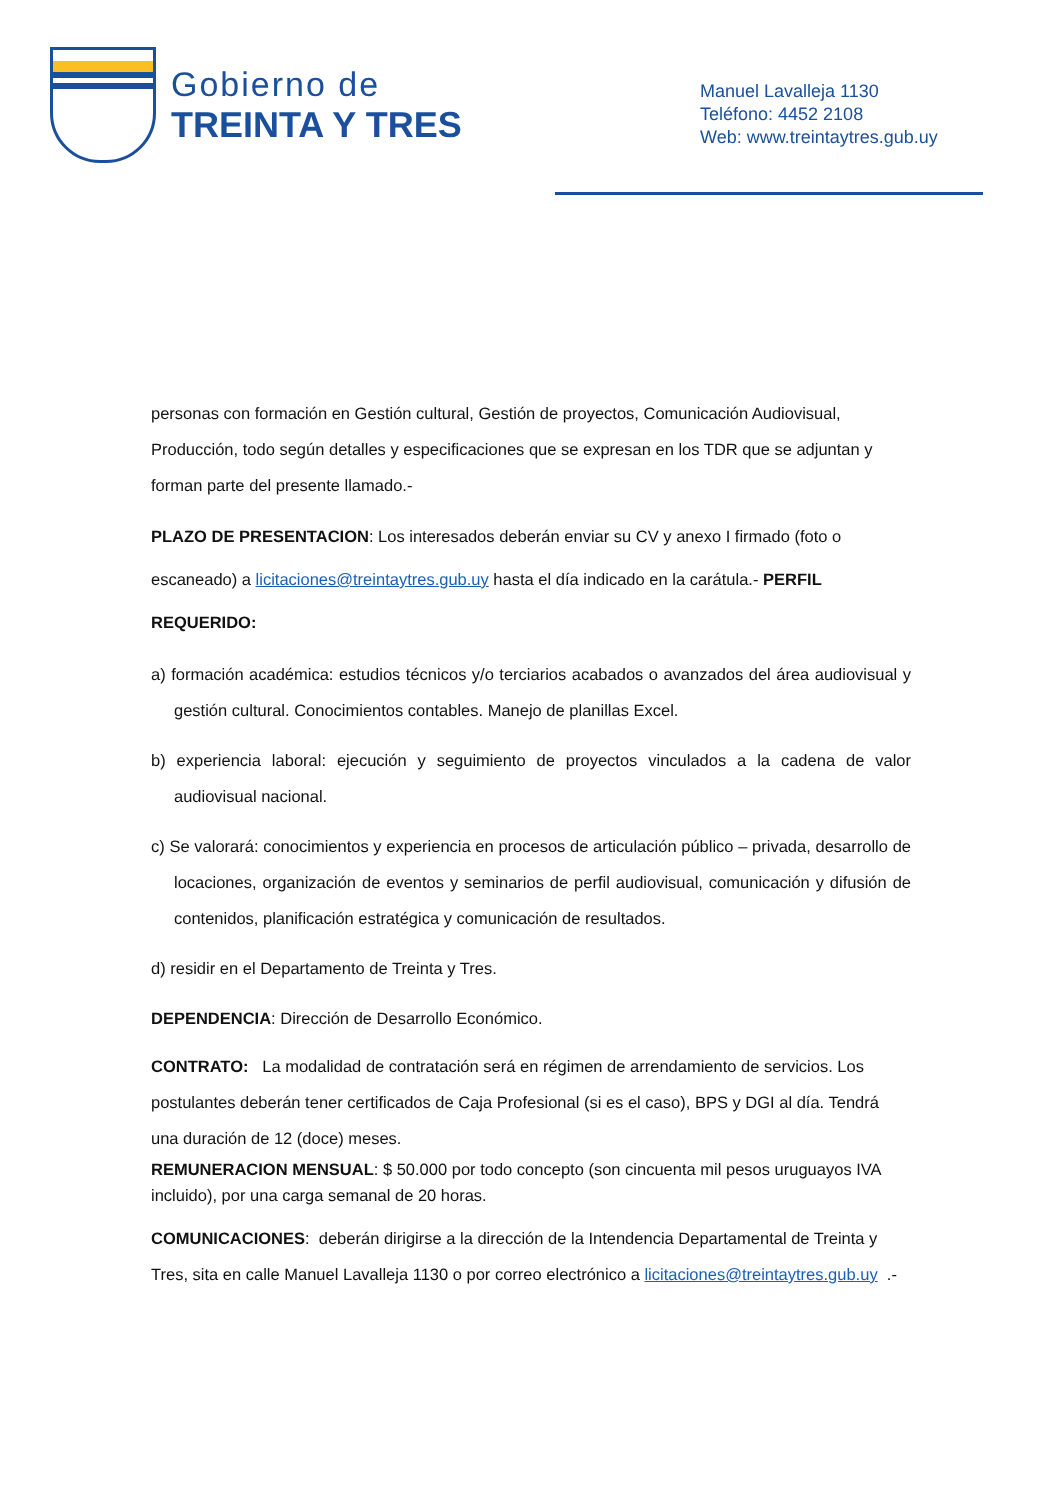Gobierno de
TREINTA Y TRES
Manuel Lavalleja 1130
Teléfono: 4452 2108
Web: www.treintaytres.gub.uy
personas con formación en Gestión cultural, Gestión de proyectos, Comunicación Audiovisual, Producción, todo según detalles y especificaciones que se expresan en los TDR que se adjuntan y forman parte del presente llamado.-
PLAZO DE PRESENTACION: Los interesados deberán enviar su CV y anexo I firmado (foto o escaneado) a licitaciones@treintaytres.gub.uy hasta el día indicado en la carátula.- PERFIL REQUERIDO:
a) formación académica: estudios técnicos y/o terciarios acabados o avanzados del área audiovisual y gestión cultural. Conocimientos contables. Manejo de planillas Excel.
b) experiencia laboral: ejecución y seguimiento de proyectos vinculados a la cadena de valor audiovisual nacional.
c) Se valorará: conocimientos y experiencia en procesos de articulación público – privada, desarrollo de locaciones, organización de eventos y seminarios de perfil audiovisual, comunicación y difusión de contenidos, planificación estratégica y comunicación de resultados.
d) residir en el Departamento de Treinta y Tres.
DEPENDENCIA: Dirección de Desarrollo Económico.
CONTRATO: La modalidad de contratación será en régimen de arrendamiento de servicios. Los postulantes deberán tener certificados de Caja Profesional (si es el caso), BPS y DGI al día. Tendrá una duración de 12 (doce) meses.
REMUNERACION MENSUAL: $ 50.000 por todo concepto (son cincuenta mil pesos uruguayos IVA incluido), por una carga semanal de 20 horas.
COMUNICACIONES: deberán dirigirse a la dirección de la Intendencia Departamental de Treinta y Tres, sita en calle Manuel Lavalleja 1130 o por correo electrónico a licitaciones@treintaytres.gub.uy .-